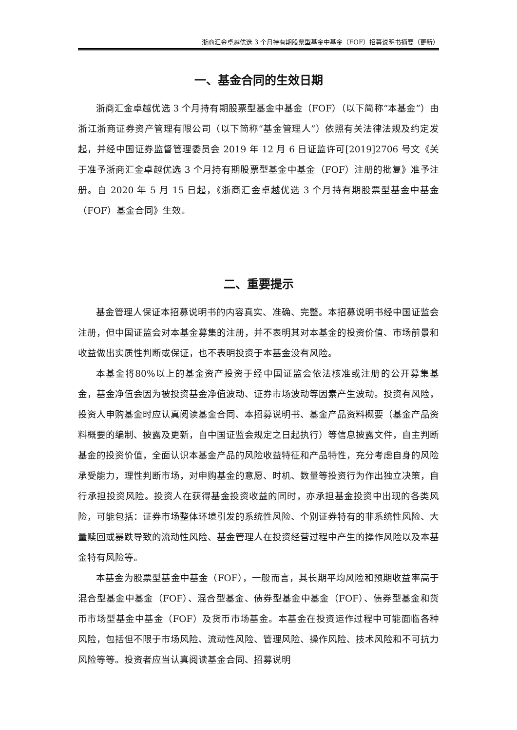浙商汇金卓越优选 3 个月持有期股票型基金中基金（FOF）招募说明书摘要（更新）
一、基金合同的生效日期
浙商汇金卓越优选 3 个月持有期股票型基金中基金（FOF）（以下简称“本基金”）由浙江浙商证券资产管理有限公司（以下简称“基金管理人”）依照有关法律法规及约定发起，并经中国证券监督管理委员会 2019 年 12 月 6 日证监许可[2019]2706 号文《关于准予浙商汇金卓越优选 3 个月持有期股票型基金中基金（FOF）注册的批复》准予注册。自 2020 年 5 月 15 日起，《浙商汇金卓越优选 3 个月持有期股票型基金中基金（FOF）基金合同》生效。
二、重要提示
基金管理人保证本招募说明书的内容真实、准确、完整。本招募说明书经中国证监会注册，但中国证监会对本基金募集的注册，并不表明其对本基金的投资价值、市场前景和收益做出实质性判断或保证，也不表明投资于本基金没有风险。
本基金将80%以上的基金资产投资于经中国证监会依法核准或注册的公开募集基金，基金净值会因为被投资基金净值波动、证券市场波动等因素产生波动。投资有风险，投资人申购基金时应认真阅读基金合同、本招募说明书、基金产品资料概要（基金产品资料概要的编制、披露及更新，自中国证监会规定之日起执行）等信息披露文件，自主判断基金的投资价值，全面认识本基金产品的风险收益特征和产品特性，充分考虑自身的风险承受能力，理性判断市场，对申购基金的意愿、时机、数量等投资行为作出独立决策，自行承担投资风险。投资人在获得基金投资收益的同时，亦承担基金投资中出现的各类风险，可能包括：证券市场整体环境引发的系统性风险、个别证券特有的非系统性风险、大量赎回或暴跌导致的流动性风险、基金管理人在投资经营过程中产生的操作风险以及本基金特有风险等。
本基金为股票型基金中基金（FOF），一般而言，其长期平均风险和预期收益率高于混合型基金中基金（FOF）、混合型基金、债券型基金中基金（FOF）、债券型基金和货币市场型基金中基金（FOF）及货币市场基金。本基金在投资运作过程中可能面临各种风险，包括但不限于市场风险、流动性风险、管理风险、操作风险、技术风险和不可抗力风险等等。投资者应当认真阅读基金合同、招募说明